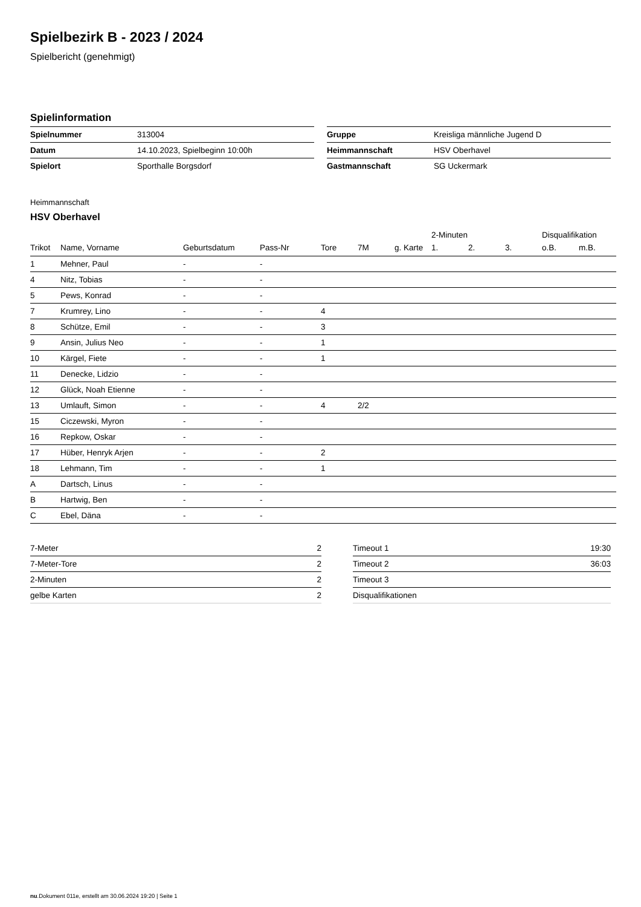Spielbezirk B - 2023 / 2024
Spielbericht (genehmigt)
Spielinformation
| Spielnummer | 313004 |
| Datum | 14.10.2023, Spielbeginn 10:00h |
| Spielort | Sporthalle Borgsdorf |
| Gruppe | Kreisliga männliche Jugend D |
| Heimmannschaft | HSV Oberhavel |
| Gastmannschaft | SG Uckermark |
Heimmannschaft
HSV Oberhavel
| | | | | | | | 2-Minuten | | | Disqualifikation | |
| --- | --- | --- | --- | --- | --- | --- | --- | --- | --- | --- | --- |
| Trikot | Name, Vorname | Geburtsdatum | Pass-Nr | Tore | 7M | g. Karte | 1. | 2. | 3. | o.B. | m.B. |
| 1 | Mehner, Paul | - | - | | | | | | | | |
| 4 | Nitz, Tobias | - | - | | | | | | | | |
| 5 | Pews, Konrad | - | - | | | | | | | | |
| 7 | Krumrey, Lino | - | - | 4 | | | | | | | |
| 8 | Schütze, Emil | - | - | 3 | | | | | | | |
| 9 | Ansin, Julius Neo | - | - | 1 | | | | | | | |
| 10 | Kärgel, Fiete | - | - | 1 | | | | | | | |
| 11 | Denecke, Lidzio | - | - | | | | | | | | |
| 12 | Glück, Noah Etienne | - | - | | | | | | | | |
| 13 | Umlauft, Simon | - | - | 4 | 2/2 | | | | | | |
| 15 | Ciczewski, Myron | - | - | | | | | | | | |
| 16 | Repkow, Oskar | - | - | | | | | | | | |
| 17 | Hüber, Henryk Arjen | - | - | 2 | | | | | | | |
| 18 | Lehmann, Tim | - | - | 1 | | | | | | | |
| A | Dartsch, Linus | - | - | | | | | | | | |
| B | Hartwig, Ben | - | - | | | | | | | | |
| C | Ebel, Däna | - | - | | | | | | | | |
| 7-Meter | 2 |
| 7-Meter-Tore | 2 |
| 2-Minuten | 2 |
| gelbe Karten | 2 |
| Timeout 1 | 19:30 |
| Timeout 2 | 36:03 |
| Timeout 3 | |
| Disqualifikationen | |
nu.Dokument 011e, erstellt am 30.06.2024 19:20 | Seite 1